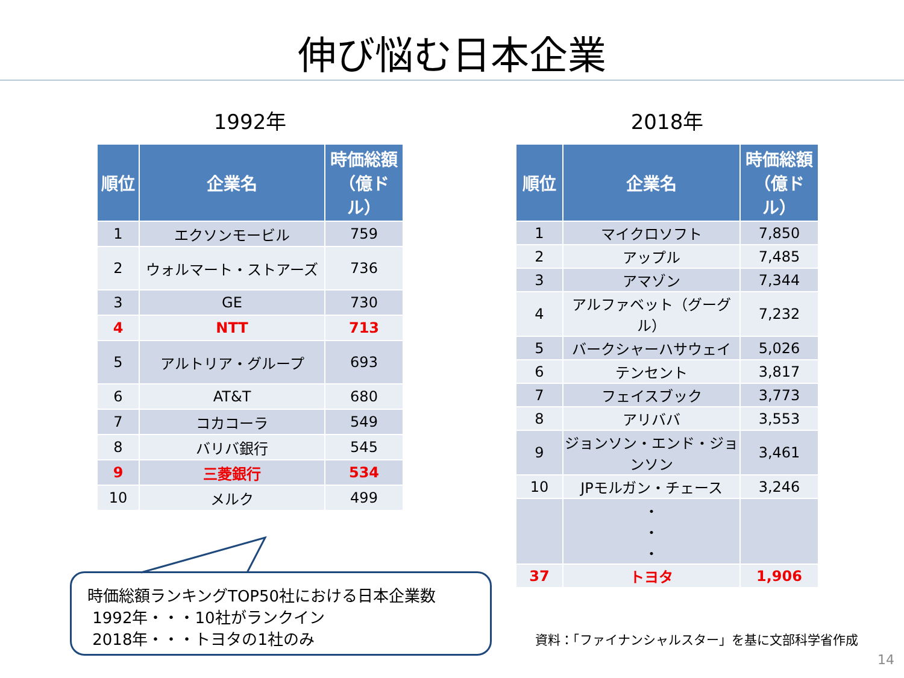伸び悩む日本企業
1992年
| 順位 | 企業名 | 時価総額（億ドル） |
| --- | --- | --- |
| 1 | エクソンモービル | 759 |
| 2 | ウォルマート・ストアーズ | 736 |
| 3 | GE | 730 |
| 4 | NTT | 713 |
| 5 | アルトリア・グループ | 693 |
| 6 | AT&T | 680 |
| 7 | コカコーラ | 549 |
| 8 | バリバ銀行 | 545 |
| 9 | 三菱銀行 | 534 |
| 10 | メルク | 499 |
2018年
| 順位 | 企業名 | 時価総額（億ドル） |
| --- | --- | --- |
| 1 | マイクロソフト | 7,850 |
| 2 | アップル | 7,485 |
| 3 | アマゾン | 7,344 |
| 4 | アルファベット（グーグル） | 7,232 |
| 5 | バークシャーハサウェイ | 5,026 |
| 6 | テンセント | 3,817 |
| 7 | フェイスブック | 3,773 |
| 8 | アリババ | 3,553 |
| 9 | ジョンソン・エンド・ジョンソン | 3,461 |
| 10 | JPモルガン・チェース | 3,246 |
| | ・ ・ ・ | |
| 37 | トヨタ | 1,906 |
時価総額ランキングTOP50社における日本企業数
1992年・・・10社がランクイン
2018年・・・トヨタの1社のみ
資料：「ファイナンシャルスター」を基に文部科学省作成
14